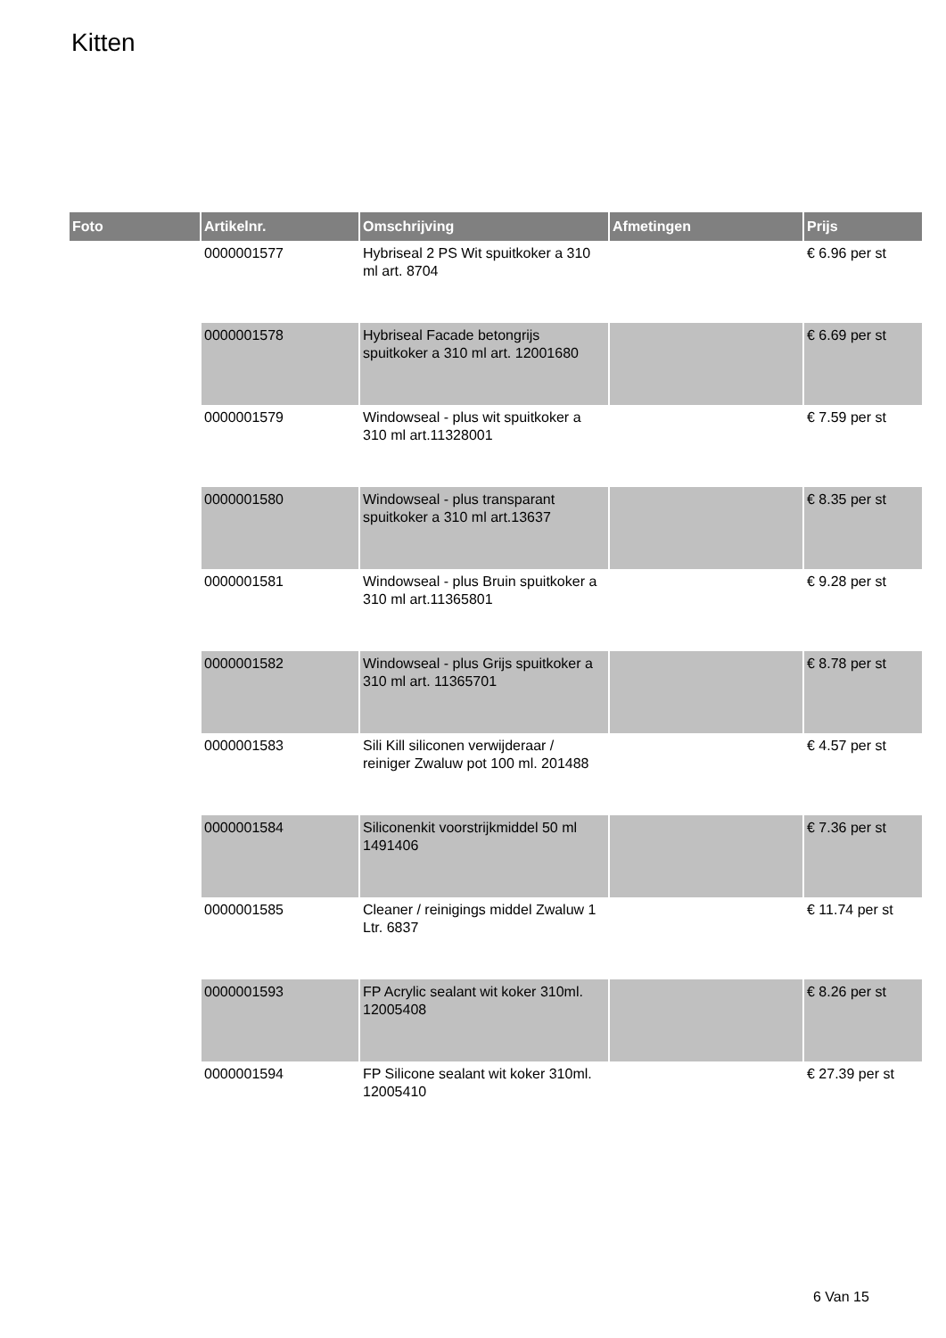Kitten
| Foto | Artikelnr. | Omschrijving | Afmetingen | Prijs |
| --- | --- | --- | --- | --- |
| | 0000001577 | Hybriseal 2 PS Wit spuitkoker a 310 ml art. 8704 | | € 6.96 per st |
| | 0000001578 | Hybriseal Facade betongrijs spuitkoker a 310 ml art. 12001680 | | € 6.69 per st |
| | 0000001579 | Windowseal - plus wit spuitkoker a 310 ml art.11328001 | | € 7.59 per st |
| | 0000001580 | Windowseal - plus transparant spuitkoker a 310 ml art.13637 | | € 8.35 per st |
| | 0000001581 | Windowseal - plus Bruin spuitkoker a 310 ml art.11365801 | | € 9.28 per st |
| | 0000001582 | Windowseal - plus Grijs spuitkoker a 310 ml art. 11365701 | | € 8.78 per st |
| | 0000001583 | Sili Kill siliconen verwijderaar / reiniger Zwaluw pot 100 ml. 201488 | | € 4.57 per st |
| | 0000001584 | Siliconenkit voorstrijkmiddel 50 ml 1491406 | | € 7.36 per st |
| | 0000001585 | Cleaner / reinigings middel Zwaluw 1 Ltr. 6837 | | € 11.74 per st |
| | 0000001593 | FP Acrylic sealant wit koker 310ml. 12005408 | | € 8.26 per st |
| | 0000001594 | FP Silicone sealant wit koker 310ml. 12005410 | | € 27.39 per st |
6 Van 15